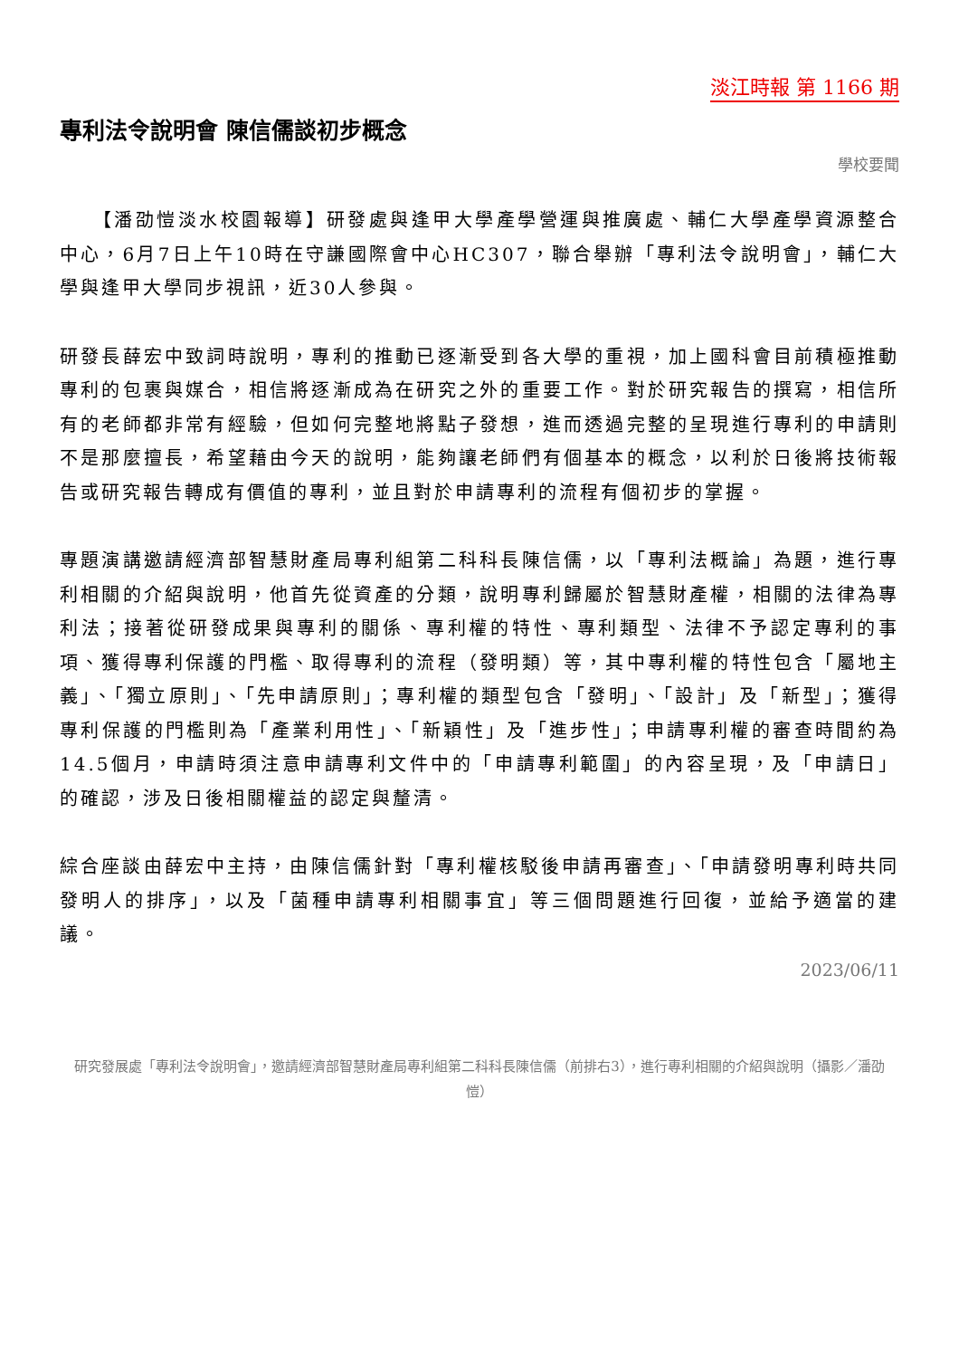淡江時報 第 1166 期
專利法令說明會 陳信儒談初步概念
學校要聞
　　【潘劭愷淡水校園報導】研發處與逢甲大學產學營運與推廣處、輔仁大學產學資源整合中心，6月7日上午10時在守謙國際會中心HC307，聯合舉辦「專利法令說明會」，輔仁大學與逢甲大學同步視訊，近30人參與。
研發長薛宏中致詞時說明，專利的推動已逐漸受到各大學的重視，加上國科會目前積極推動專利的包裹與媒合，相信將逐漸成為在研究之外的重要工作。對於研究報告的撰寫，相信所有的老師都非常有經驗，但如何完整地將點子發想，進而透過完整的呈現進行專利的申請則不是那麼擅長，希望藉由今天的說明，能夠讓老師們有個基本的概念，以利於日後將技術報告或研究報告轉成有價值的專利，並且對於申請專利的流程有個初步的掌握。
專題演講邀請經濟部智慧財產局專利組第二科科長陳信儒，以「專利法概論」為題，進行專利相關的介紹與說明，他首先從資產的分類，說明專利歸屬於智慧財產權，相關的法律為專利法；接著從研發成果與專利的關係、專利權的特性、專利類型、法律不予認定專利的事項、獲得專利保護的門檻、取得專利的流程（發明類）等，其中專利權的特性包含「屬地主義」、「獨立原則」、「先申請原則」；專利權的類型包含「發明」、「設計」及「新型」；獲得專利保護的門檻則為「產業利用性」、「新穎性」及「進步性」；申請專利權的審查時間約為14.5個月，申請時須注意申請專利文件中的「申請專利範圍」的內容呈現，及「申請日」的確認，涉及日後相關權益的認定與釐清。
綜合座談由薛宏中主持，由陳信儒針對「專利權核駁後申請再審查」、「申請發明專利時共同發明人的排序」，以及「菌種申請專利相關事宜」等三個問題進行回復，並給予適當的建議。
2023/06/11
研究發展處「專利法令說明會」，邀請經濟部智慧財產局專利組第二科科長陳信儒（前排右3），進行專利相關的介紹與說明（攝影／潘劭愷）